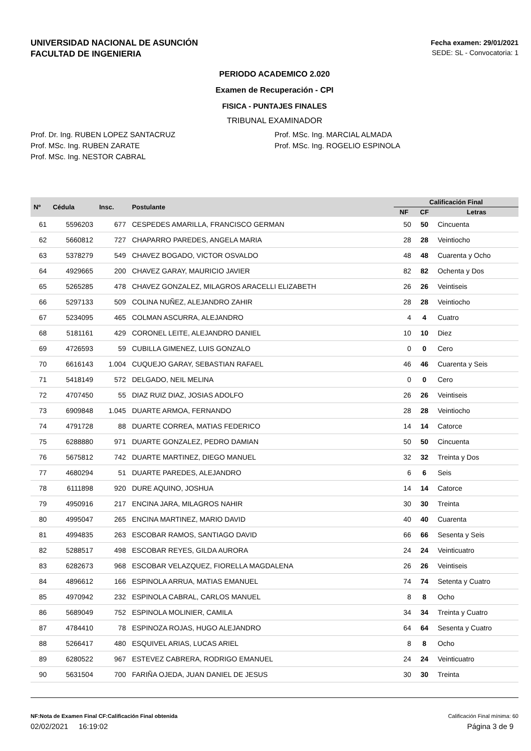UNIVERSIDAD NACIONAL DE ASUNCIÓN
FACULTAD DE INGENIERIA
Fecha examen: 29/01/2021
SEDE: SL - Convocatoria: 1
PERIODO ACADEMICO 2.020
Examen de Recuperación - CPI
FISICA - PUNTAJES FINALES
TRIBUNAL EXAMINADOR
Prof. Dr. Ing. RUBEN LOPEZ SANTACRUZ
Prof. MSc. Ing. RUBEN ZARATE
Prof. MSc. Ing. NESTOR CABRAL
Prof. MSc. Ing. MARCIAL ALMADA
Prof. MSc. Ing. ROGELIO ESPINOLA
| Nº | Cédula | Insc. | Postulante | Calificación Final | | |
| --- | --- | --- | --- | --- | --- | --- |
| | | | | NF | CF | Letras |
| 61 | 5596203 | 677 | CESPEDES AMARILLA, FRANCISCO GERMAN | 50 | 50 | Cincuenta |
| 62 | 5660812 | 727 | CHAPARRO PAREDES, ANGELA MARIA | 28 | 28 | Veintiocho |
| 63 | 5378279 | 549 | CHAVEZ BOGADO, VICTOR OSVALDO | 48 | 48 | Cuarenta y Ocho |
| 64 | 4929665 | 200 | CHAVEZ GARAY, MAURICIO JAVIER | 82 | 82 | Ochenta y Dos |
| 65 | 5265285 | 478 | CHAVEZ GONZALEZ, MILAGROS ARACELLI ELIZABETH | 26 | 26 | Veintiseis |
| 66 | 5297133 | 509 | COLINA NUÑEZ, ALEJANDRO ZAHIR | 28 | 28 | Veintiocho |
| 67 | 5234095 | 465 | COLMAN ASCURRA, ALEJANDRO | 4 | 4 | Cuatro |
| 68 | 5181161 | 429 | CORONEL LEITE, ALEJANDRO DANIEL | 10 | 10 | Diez |
| 69 | 4726593 | 59 | CUBILLA GIMENEZ, LUIS GONZALO | 0 | 0 | Cero |
| 70 | 6616143 | 1.004 | CUQUEJO GARAY, SEBASTIAN RAFAEL | 46 | 46 | Cuarenta y Seis |
| 71 | 5418149 | 572 | DELGADO, NEIL MELINA | 0 | 0 | Cero |
| 72 | 4707450 | 55 | DIAZ RUIZ DIAZ, JOSIAS ADOLFO | 26 | 26 | Veintiseis |
| 73 | 6909848 | 1.045 | DUARTE ARMOA, FERNANDO | 28 | 28 | Veintiocho |
| 74 | 4791728 | 88 | DUARTE CORREA, MATIAS FEDERICO | 14 | 14 | Catorce |
| 75 | 6288880 | 971 | DUARTE GONZALEZ, PEDRO DAMIAN | 50 | 50 | Cincuenta |
| 76 | 5675812 | 742 | DUARTE MARTINEZ, DIEGO MANUEL | 32 | 32 | Treinta y Dos |
| 77 | 4680294 | 51 | DUARTE PAREDES, ALEJANDRO | 6 | 6 | Seis |
| 78 | 6111898 | 920 | DURE AQUINO, JOSHUA | 14 | 14 | Catorce |
| 79 | 4950916 | 217 | ENCINA JARA, MILAGROS NAHIR | 30 | 30 | Treinta |
| 80 | 4995047 | 265 | ENCINA MARTINEZ, MARIO DAVID | 40 | 40 | Cuarenta |
| 81 | 4994835 | 263 | ESCOBAR RAMOS, SANTIAGO DAVID | 66 | 66 | Sesenta y Seis |
| 82 | 5288517 | 498 | ESCOBAR REYES, GILDA AURORA | 24 | 24 | Veinticuatro |
| 83 | 6282673 | 968 | ESCOBAR VELAZQUEZ, FIORELLA MAGDALENA | 26 | 26 | Veintiseis |
| 84 | 4896612 | 166 | ESPINOLA ARRUA, MATIAS EMANUEL | 74 | 74 | Setenta y Cuatro |
| 85 | 4970942 | 232 | ESPINOLA CABRAL, CARLOS MANUEL | 8 | 8 | Ocho |
| 86 | 5689049 | 752 | ESPINOLA MOLINIER, CAMILA | 34 | 34 | Treinta y Cuatro |
| 87 | 4784410 | 78 | ESPINOZA ROJAS, HUGO ALEJANDRO | 64 | 64 | Sesenta y Cuatro |
| 88 | 5266417 | 480 | ESQUIVEL ARIAS, LUCAS ARIEL | 8 | 8 | Ocho |
| 89 | 6280522 | 967 | ESTEVEZ CABRERA, RODRIGO EMANUEL | 24 | 24 | Veinticuatro |
| 90 | 5631504 | 700 | FARIÑA OJEDA, JUAN DANIEL DE JESUS | 30 | 30 | Treinta |
NF:Nota de Examen Final CF:Calificación Final obtenida Calificación Final mínima: 60
02/02/2021 16:19:02 Página 3 de 9